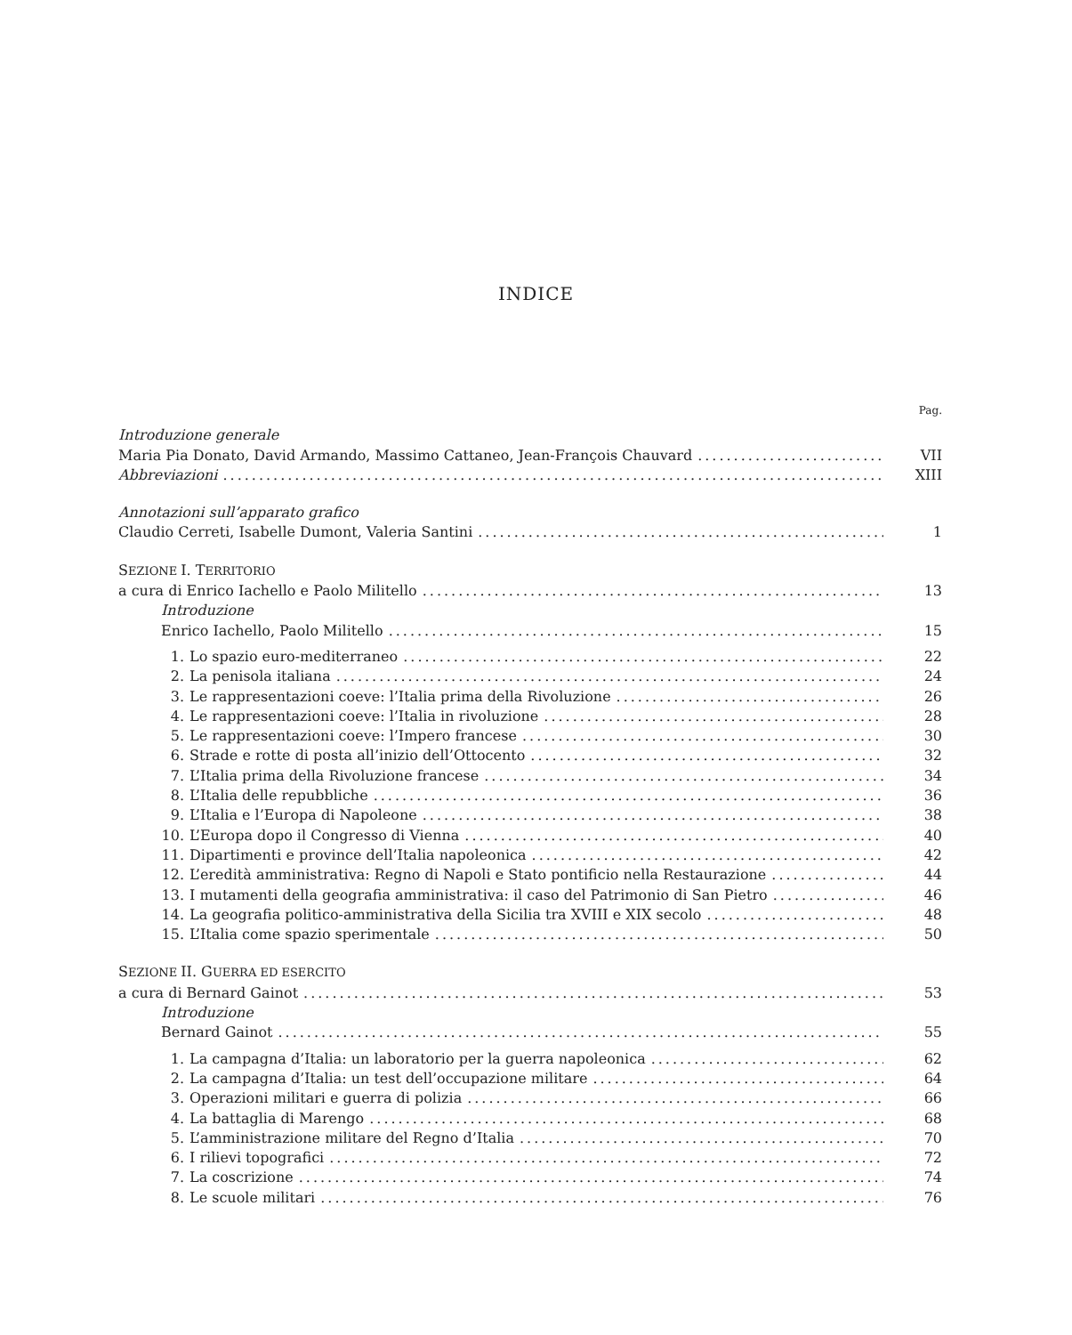INDICE
Pag.
Introduzione generale
Maria Pia Donato, David Armando, Massimo Cattaneo, Jean-François Chauvard VII
Abbreviazioni XIII
Annotazioni sull’apparato grafico
Claudio Cerreti, Isabelle Dumont, Valeria Santini 1
SEZIONE I. TERRITORIO
a cura di Enrico Iachello e Paolo Militello 13
Introduzione
Enrico Iachello, Paolo Militello 15
1. Lo spazio euro-mediterraneo 22
2. La penisola italiana 24
3. Le rappresentazioni coeve: l’Italia prima della Rivoluzione 26
4. Le rappresentazioni coeve: l’Italia in rivoluzione 28
5. Le rappresentazioni coeve: l’Impero francese 30
6. Strade e rotte di posta all’inizio dell’Ottocento 32
7. L’Italia prima della Rivoluzione francese 34
8. L’Italia delle repubbliche 36
9. L’Italia e l’Europa di Napoleone 38
10. L’Europa dopo il Congresso di Vienna 40
11. Dipartimenti e province dell’Italia napoleonica 42
12. L’eredità amministrativa: Regno di Napoli e Stato pontificio nella Restaurazione 44
13. I mutamenti della geografia amministrativa: il caso del Patrimonio di San Pietro 46
14. La geografia politico-amministrativa della Sicilia tra XVIII e XIX secolo 48
15. L’Italia come spazio sperimentale 50
SEZIONE II. GUERRA ED ESERCITO
a cura di Bernard Gainot 53
Introduzione
Bernard Gainot 55
1. La campagna d’Italia: un laboratorio per la guerra napoleonica 62
2. La campagna d’Italia: un test dell’occupazione militare 64
3. Operazioni militari e guerra di polizia 66
4. La battaglia di Marengo 68
5. L’amministrazione militare del Regno d’Italia 70
6. I rilievi topografici 72
7. La coscrizione 74
8. Le scuole militari 76